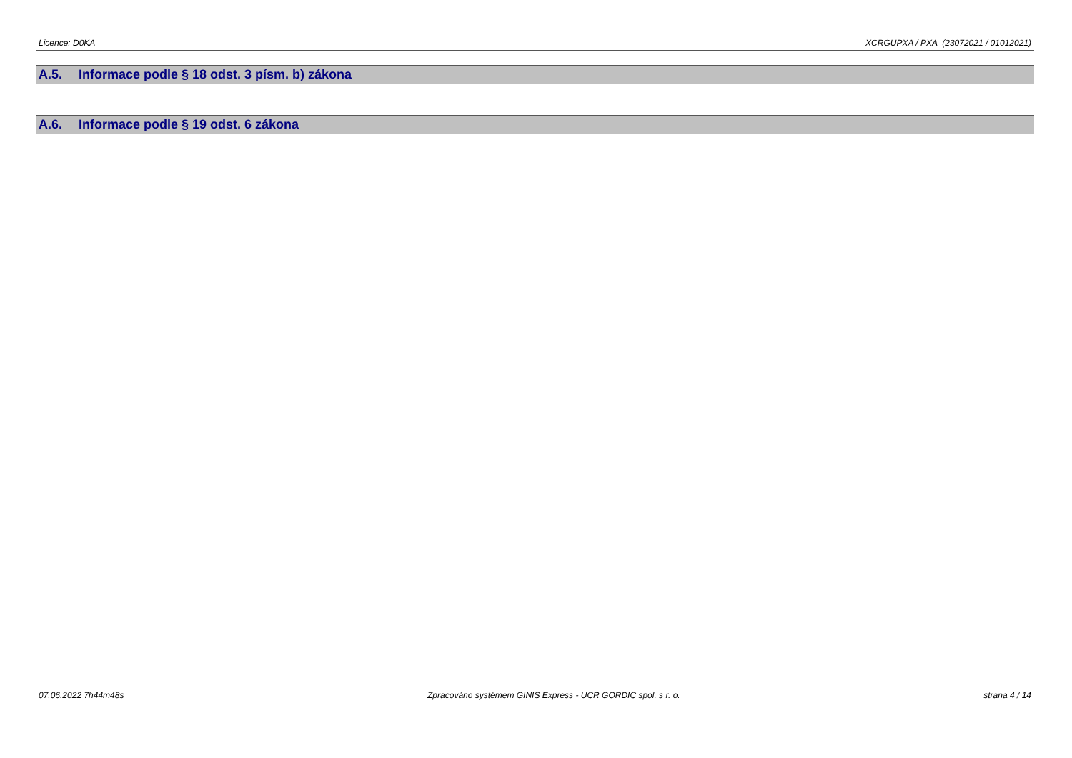Licence: D0KA XCRGUPXA / PXA (23072021 / 01012021)
A.5. Informace podle § 18 odst. 3 písm. b) zákona
A.6. Informace podle § 19 odst. 6 zákona
07.06.2022 7h44m48s Zpracováno systémem GINIS Express - UCR GORDIC spol. s r. o. strana 4 / 14